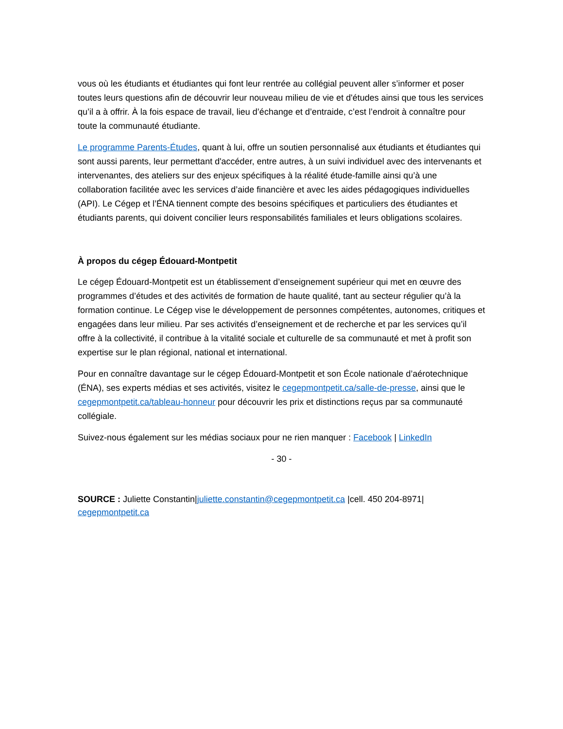vous où les étudiants et étudiantes qui font leur rentrée au collégial peuvent aller s’informer et poser toutes leurs questions afin de découvrir leur nouveau milieu de vie et d'études ainsi que tous les services qu’il a à offrir. À la fois espace de travail, lieu d’échange et d’entraide, c’est l’endroit à connaître pour toute la communauté étudiante.
Le programme Parents-Études, quant à lui, offre un soutien personnalisé aux étudiants et étudiantes qui sont aussi parents, leur permettant d'accéder, entre autres, à un suivi individuel avec des intervenants et intervenantes, des ateliers sur des enjeux spécifiques à la réalité étude-famille ainsi qu’à une collaboration facilitée avec les services d’aide financière et avec les aides pédagogiques individuelles (API). Le Cégep et l’ÉNA tiennent compte des besoins spécifiques et particuliers des étudiantes et étudiants parents, qui doivent concilier leurs responsabilités familiales et leurs obligations scolaires.
À propos du cégep Édouard-Montpetit
Le cégep Édouard-Montpetit est un établissement d’enseignement supérieur qui met en œuvre des programmes d’études et des activités de formation de haute qualité, tant au secteur régulier qu’à la formation continue. Le Cégep vise le développement de personnes compétentes, autonomes, critiques et engagées dans leur milieu. Par ses activités d’enseignement et de recherche et par les services qu’il offre à la collectivité, il contribue à la vitalité sociale et culturelle de sa communauté et met à profit son expertise sur le plan régional, national et international.
Pour en connaître davantage sur le cégep Édouard-Montpetit et son École nationale d’aérotechnique (ÉNA), ses experts médias et ses activités, visitez le cegepmontpetit.ca/salle-de-presse, ainsi que le cegepmontpetit.ca/tableau-honneur pour découvrir les prix et distinctions reçus par sa communauté collégiale.
Suivez-nous également sur les médias sociaux pour ne rien manquer : Facebook | LinkedIn
- 30 -
SOURCE : Juliette Constantin|juliette.constantin@cegepmontpetit.ca |cell. 450 204-8971|
cegepmontpetit.ca